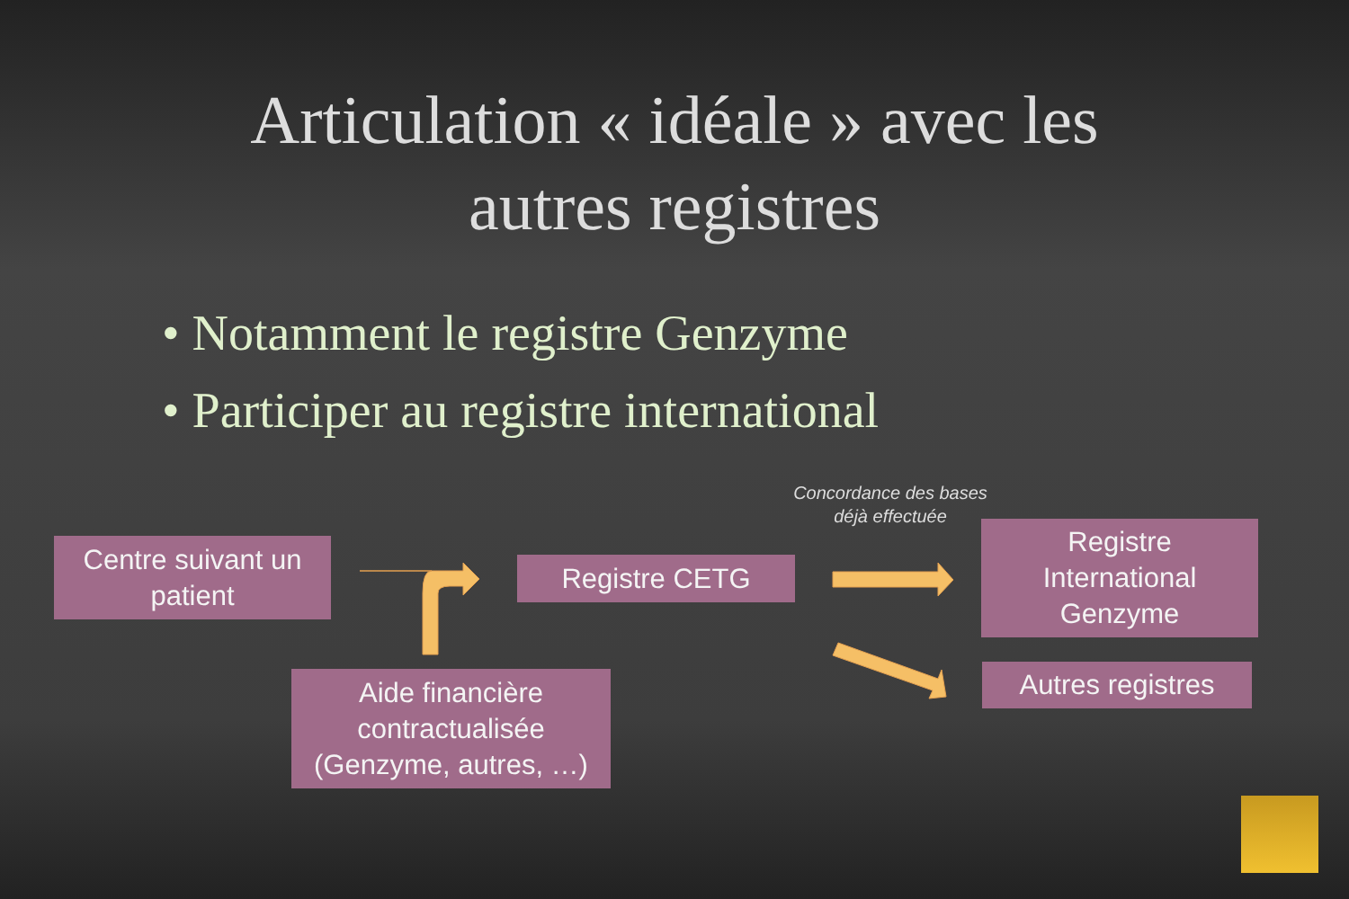Articulation « idéale » avec les
autres registres
• Notamment le registre Genzyme
• Participer au registre international
Centre suivant un
patient
Registre CETG
Registre
International
Genzyme
Autres registres
Aide financière
contractualisée
(Genzyme, autres, …)
Concordance des bases
déjà effectuée